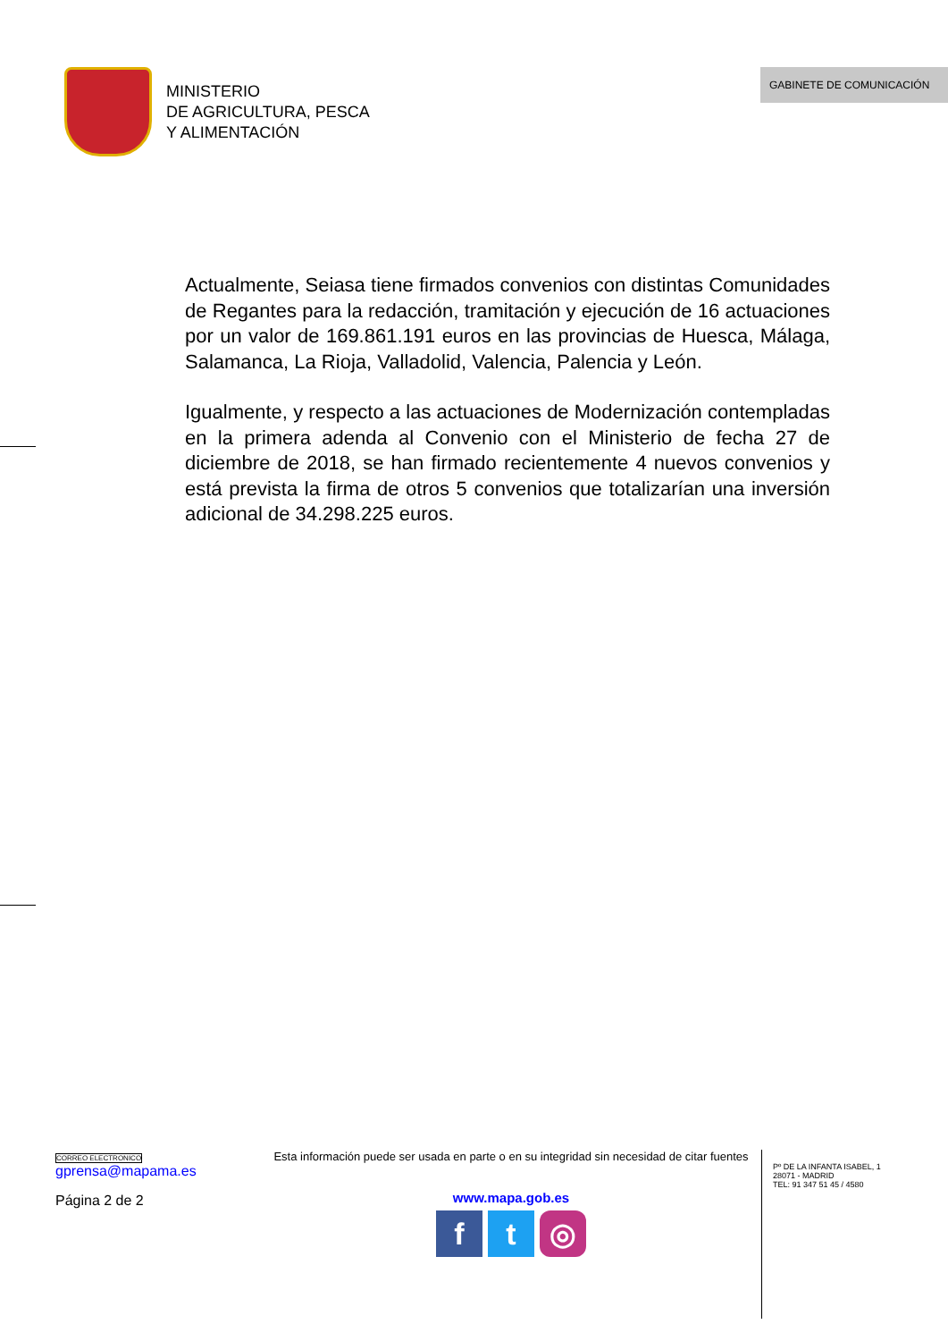MINISTERIO
DE AGRICULTURA, PESCA
Y ALIMENTACIÓN
GABINETE DE COMUNICACIÓN
Actualmente, Seiasa tiene firmados convenios con distintas Comunidades de Regantes para la redacción, tramitación y ejecución de 16 actuaciones por un valor de 169.861.191 euros en las provincias de Huesca, Málaga, Salamanca, La Rioja, Valladolid, Valencia, Palencia y León.
Igualmente, y respecto a las actuaciones de Modernización contempladas en la primera adenda al Convenio con el Ministerio de fecha 27 de diciembre de 2018, se han firmado recientemente 4 nuevos convenios y está prevista la firma de otros 5 convenios que totalizarían una inversión adicional de 34.298.225 euros.
CORREO ELECTRONICO
gprensa@mapama.es
Página 2 de 2
Esta información puede ser usada en parte o en su integridad sin necesidad de citar fuentes
www.mapa.gob.es
f t ◎
Pº DE LA INFANTA ISABEL, 1
28071 - MADRID
TEL: 91 347 51 45 / 4580